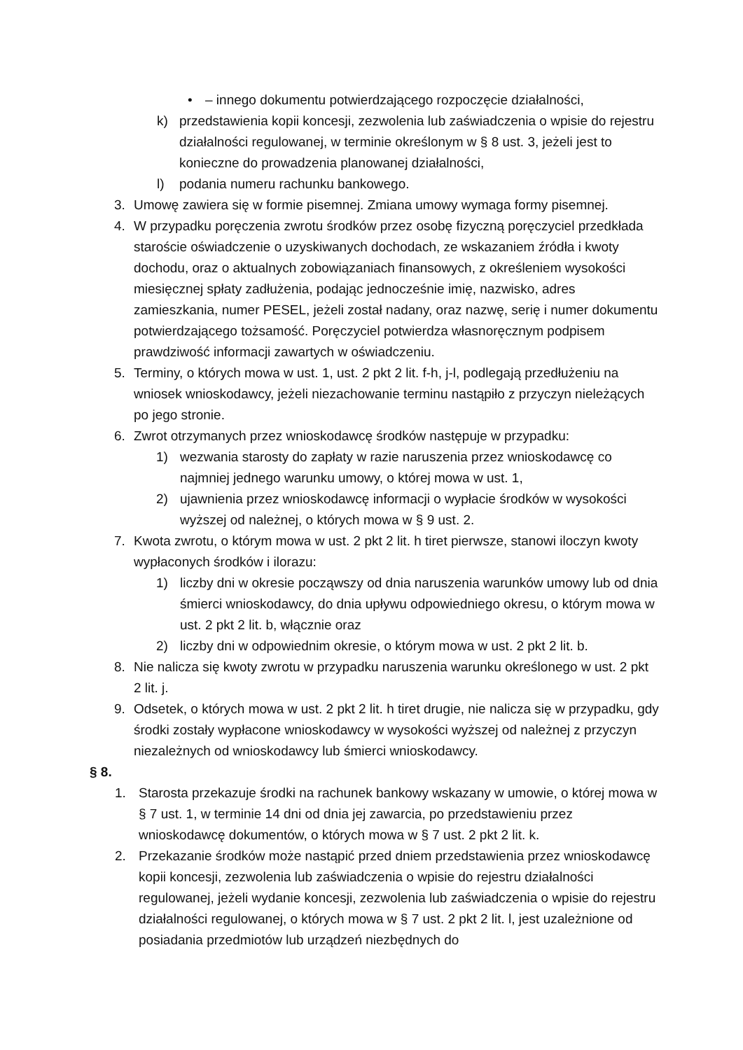• – innego dokumentu potwierdzającego rozpoczęcie działalności,
k) przedstawienia kopii koncesji, zezwolenia lub zaświadczenia o wpisie do rejestru działalności regulowanej, w terminie określonym w § 8 ust. 3, jeżeli jest to konieczne do prowadzenia planowanej działalności,
l) podania numeru rachunku bankowego.
3. Umowę zawiera się w formie pisemnej. Zmiana umowy wymaga formy pisemnej.
4. W przypadku poręczenia zwrotu środków przez osobę fizyczną poręczyciel przedkłada staroście oświadczenie o uzyskiwanych dochodach, ze wskazaniem źródła i kwoty dochodu, oraz o aktualnych zobowiązaniach finansowych, z określeniem wysokości miesięcznej spłaty zadłużenia, podając jednocześnie imię, nazwisko, adres zamieszkania, numer PESEL, jeżeli został nadany, oraz nazwę, serię i numer dokumentu potwierdzającego tożsamość. Poręczyciel potwierdza własnoręcznym podpisem prawdziwość informacji zawartych w oświadczeniu.
5. Terminy, o których mowa w ust. 1, ust. 2 pkt 2 lit. f-h, j-l, podlegają przedłużeniu na wniosek wnioskodawcy, jeżeli niezachowanie terminu nastąpiło z przyczyn nieleżących po jego stronie.
6. Zwrot otrzymanych przez wnioskodawcę środków następuje w przypadku:
1) wezwania starosty do zapłaty w razie naruszenia przez wnioskodawcę co najmniej jednego warunku umowy, o której mowa w ust. 1,
2) ujawnienia przez wnioskodawcę informacji o wypłacie środków w wysokości wyższej od należnej, o których mowa w § 9 ust. 2.
7. Kwota zwrotu, o którym mowa w ust. 2 pkt 2 lit. h tiret pierwsze, stanowi iloczyn kwoty wypłaconych środków i ilorazu:
1) liczby dni w okresie począwszy od dnia naruszenia warunków umowy lub od dnia śmierci wnioskodawcy, do dnia upływu odpowiedniego okresu, o którym mowa w ust. 2 pkt 2 lit. b, włącznie oraz
2) liczby dni w odpowiednim okresie, o którym mowa w ust. 2 pkt 2 lit. b.
8. Nie nalicza się kwoty zwrotu w przypadku naruszenia warunku określonego w ust. 2 pkt 2 lit. j.
9. Odsetek, o których mowa w ust. 2 pkt 2 lit. h tiret drugie, nie nalicza się w przypadku, gdy środki zostały wypłacone wnioskodawcy w wysokości wyższej od należnej z przyczyn niezależnych od wnioskodawcy lub śmierci wnioskodawcy.
§ 8.
1. Starosta przekazuje środki na rachunek bankowy wskazany w umowie, o której mowa w § 7 ust. 1, w terminie 14 dni od dnia jej zawarcia, po przedstawieniu przez wnioskodawcę dokumentów, o których mowa w § 7 ust. 2 pkt 2 lit. k.
2. Przekazanie środków może nastąpić przed dniem przedstawienia przez wnioskodawcę kopii koncesji, zezwolenia lub zaświadczenia o wpisie do rejestru działalności regulowanej, jeżeli wydanie koncesji, zezwolenia lub zaświadczenia o wpisie do rejestru działalności regulowanej, o których mowa w § 7 ust. 2 pkt 2 lit. l, jest uzależnione od posiadania przedmiotów lub urządzeń niezbędnych do